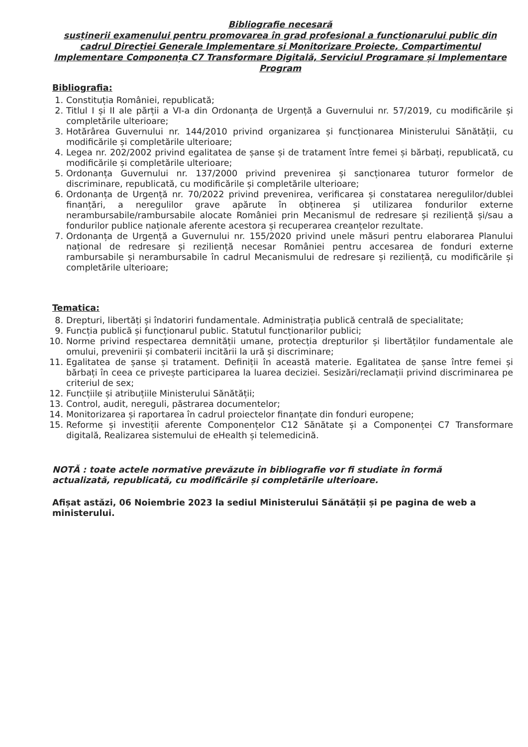Bibliografie necesară
susținerii examenului pentru promovarea în grad profesional a funcționarului public din cadrul Direcției Generale Implementare și Monitorizare Proiecte, Compartimentul Implementare Componența C7 Transformare Digitală, Serviciul Programare și Implementare Program
Bibliografia:
1. Constituția României, republicată;
2. Titlul I și II ale părții a VI-a din Ordonanța de Urgență a Guvernului nr. 57/2019, cu modificările și completările ulterioare;
3. Hotărârea Guvernului nr. 144/2010 privind organizarea și funcționarea Ministerului Sănătății, cu modificările și completările ulterioare;
4. Legea nr. 202/2002 privind egalitatea de șanse și de tratament între femei și bărbați, republicată, cu modificările și completările ulterioare;
5. Ordonanța Guvernului nr. 137/2000 privind prevenirea și sancționarea tuturor formelor de discriminare, republicată, cu modificările și completările ulterioare;
6. Ordonanța de Urgență nr. 70/2022 privind prevenirea, verificarea și constatarea neregulilor/dublei finanțări, a neregulilor grave apărute în obținerea și utilizarea fondurilor externe nerambursabile/rambursabile alocate României prin Mecanismul de redresare și reziliență și/sau a fondurilor publice naționale aferente acestora și recuperarea creanțelor rezultate.
7. Ordonanța de Urgență a Guvernului nr. 155/2020 privind unele măsuri pentru elaborarea Planului național de redresare și reziliență necesar României pentru accesarea de fonduri externe rambursabile și nerambursabile în cadrul Mecanismului de redresare și reziliență, cu modificările și completările ulterioare;
Tematica:
8. Drepturi, libertăți și îndatoriri fundamentale. Administrația publică centrală de specialitate;
9. Funcția publică și funcționarul public. Statutul funcționarilor publici;
10. Norme privind respectarea demnității umane, protecția drepturilor și libertăților fundamentale ale omului, prevenirii și combaterii incitării la ură și discriminare;
11. Egalitatea de șanse și tratament. Definiții în această materie. Egalitatea de șanse între femei și bărbați în ceea ce privește participarea la luarea deciziei. Sesizări/reclamații privind discriminarea pe criteriul de sex;
12. Funcțiile și atribuțiile Ministerului Sănătății;
13. Control, audit, nereguli, păstrarea documentelor;
14. Monitorizarea și raportarea în cadrul proiectelor finanțate din fonduri europene;
15. Reforme și investiții aferente Componențelor C12 Sănătate și a Componenței C7 Transformare digitală, Realizarea sistemului de eHealth și telemedicină.
NOTĂ : toate actele normative prevăzute în bibliografie vor fi studiate în formă actualizată, republicată, cu modificările și completările ulterioare.
Afișat astăzi, 06 Noiembrie 2023 la sediul Ministerului Sănătății și pe pagina de web a ministerului.